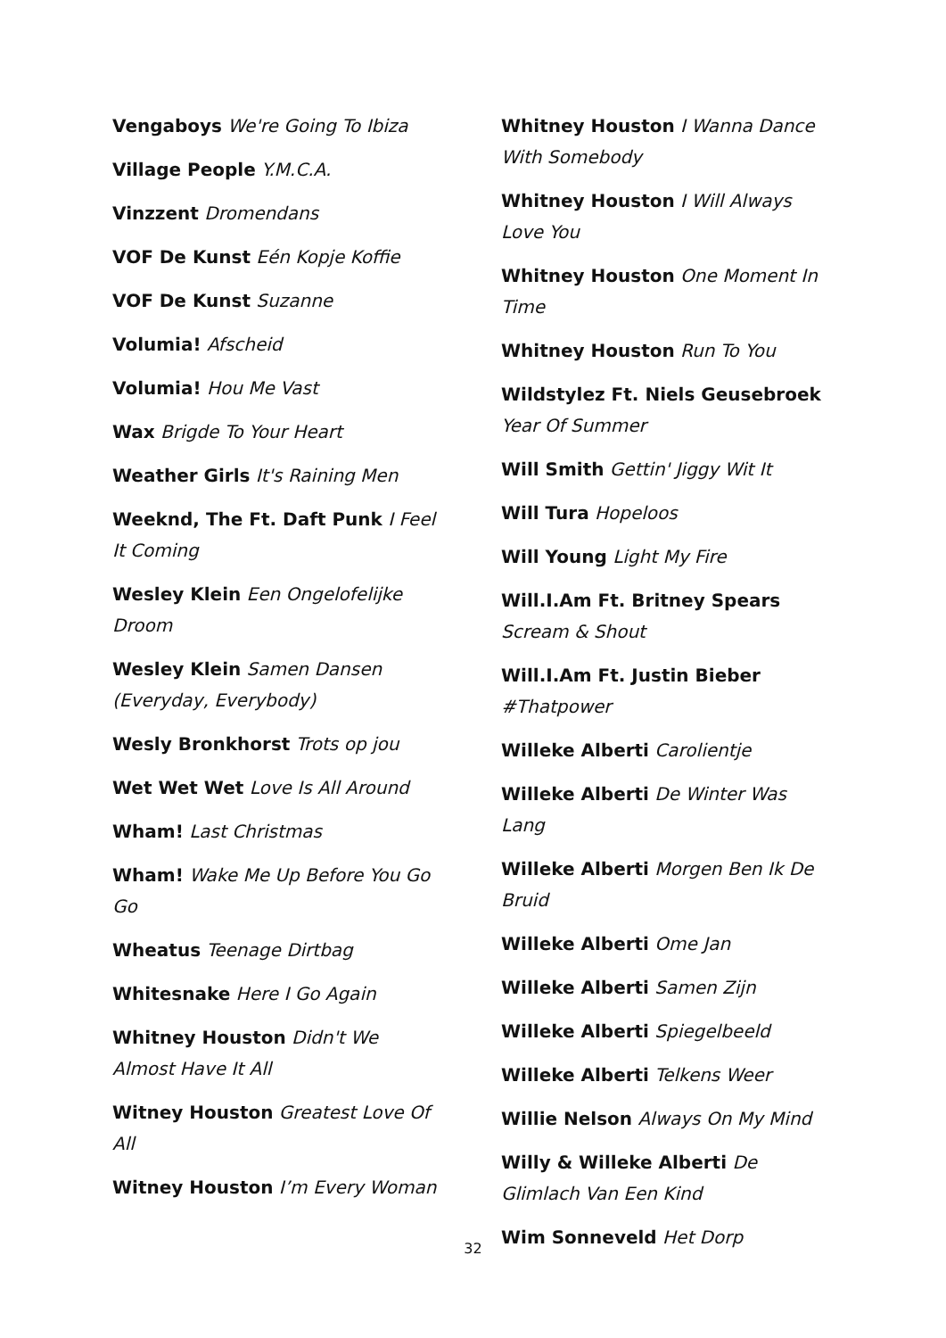Vengaboys We're Going To Ibiza
Village People Y.M.C.A.
Vinzzent Dromendans
VOF De Kunst Eén Kopje Koffie
VOF De Kunst Suzanne
Volumia! Afscheid
Volumia! Hou Me Vast
Wax Brigde To Your Heart
Weather Girls It's Raining Men
Weeknd, The Ft. Daft Punk I Feel It Coming
Wesley Klein Een Ongelofelijke Droom
Wesley Klein Samen Dansen (Everyday, Everybody)
Wesly Bronkhorst Trots op jou
Wet Wet Wet Love Is All Around
Wham! Last Christmas
Wham! Wake Me Up Before You Go Go
Wheatus Teenage Dirtbag
Whitesnake Here I Go Again
Whitney Houston Didn't We Almost Have It All
Witney Houston Greatest Love Of All
Witney Houston I’m Every Woman
Whitney Houston I Wanna Dance With Somebody
Whitney Houston I Will Always Love You
Whitney Houston One Moment In Time
Whitney Houston Run To You
Wildstylez Ft. Niels Geusebroek Year Of Summer
Will Smith Gettin' Jiggy Wit It
Will Tura Hopeloos
Will Young Light My Fire
Will.I.Am Ft. Britney Spears Scream & Shout
Will.I.Am Ft. Justin Bieber #Thatpower
Willeke Alberti Carolientje
Willeke Alberti De Winter Was Lang
Willeke Alberti Morgen Ben Ik De Bruid
Willeke Alberti Ome Jan
Willeke Alberti Samen Zijn
Willeke Alberti Spiegelbeeld
Willeke Alberti Telkens Weer
Willie Nelson Always On My Mind
Willy & Willeke Alberti De Glimlach Van Een Kind
Wim Sonneveld Het Dorp
32